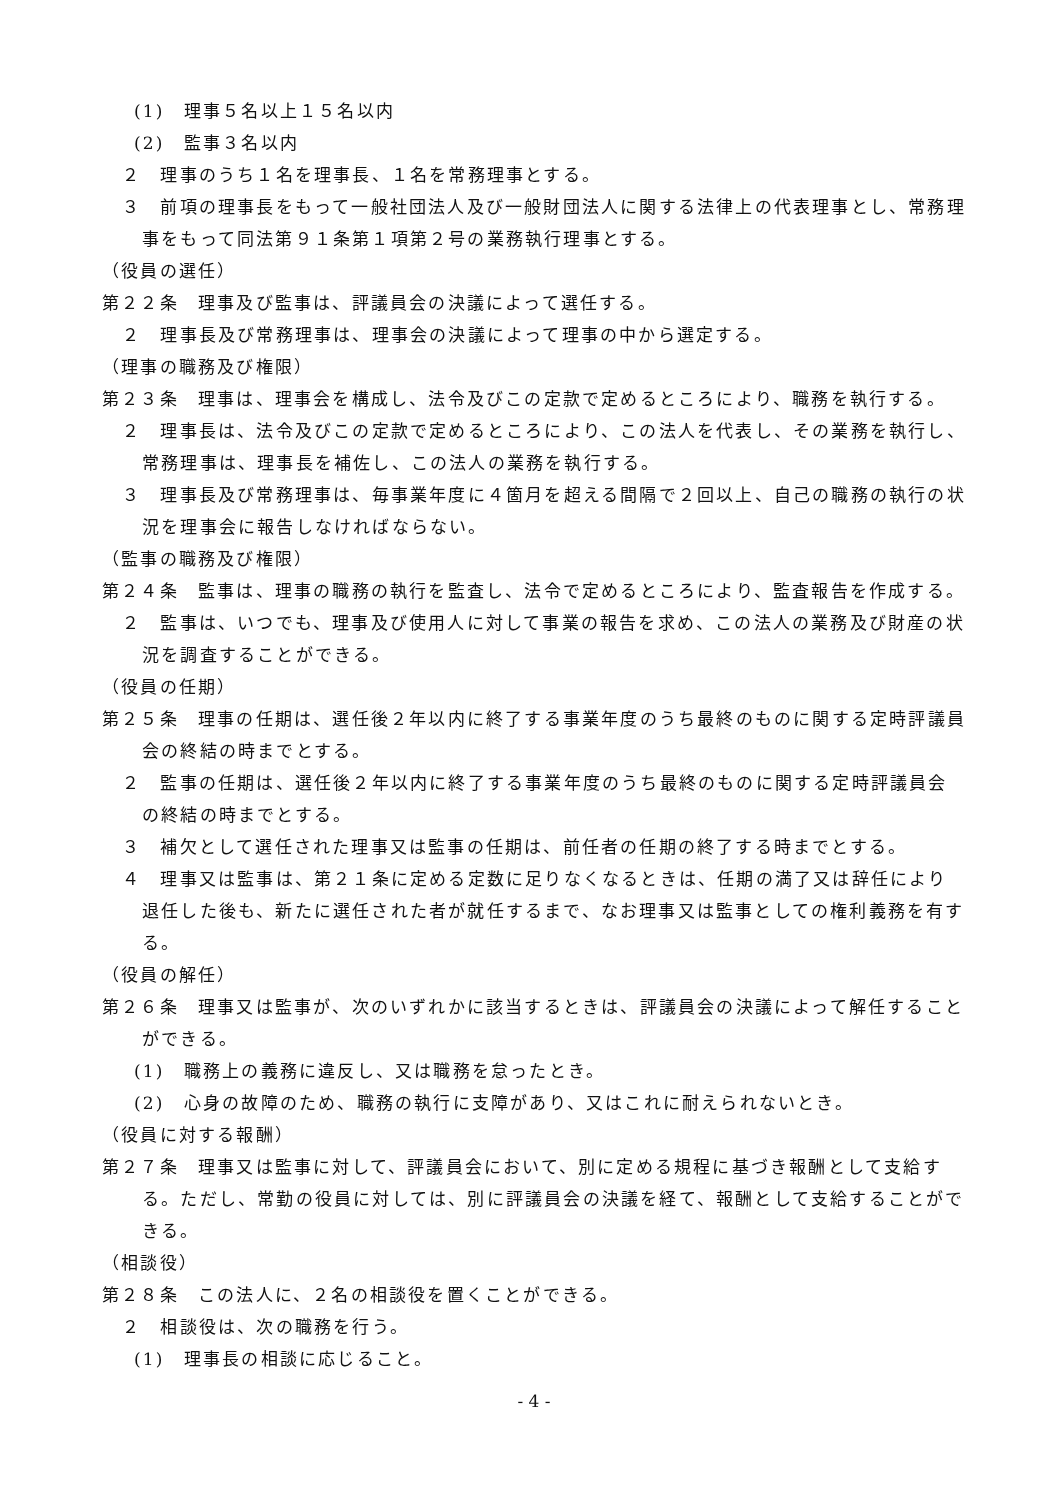(1)　理事５名以上１５名以内
(2)　監事３名以内
２　理事のうち１名を理事長、１名を常務理事とする。
３　前項の理事長をもって一般社団法人及び一般財団法人に関する法律上の代表理事とし、常務理事をもって同法第９１条第１項第２号の業務執行理事とする。
（役員の選任）
第２２条　理事及び監事は、評議員会の決議によって選任する。
２　理事長及び常務理事は、理事会の決議によって理事の中から選定する。
（理事の職務及び権限）
第２３条　理事は、理事会を構成し、法令及びこの定款で定めるところにより、職務を執行する。
２　理事長は、法令及びこの定款で定めるところにより、この法人を代表し、その業務を執行し、常務理事は、理事長を補佐し、この法人の業務を執行する。
３　理事長及び常務理事は、毎事業年度に４箇月を超える間隔で２回以上、自己の職務の執行の状況を理事会に報告しなければならない。
（監事の職務及び権限）
第２４条　監事は、理事の職務の執行を監査し、法令で定めるところにより、監査報告を作成する。
２　監事は、いつでも、理事及び使用人に対して事業の報告を求め、この法人の業務及び財産の状況を調査することができる。
（役員の任期）
第２５条　理事の任期は、選任後２年以内に終了する事業年度のうち最終のものに関する定時評議員会の終結の時までとする。
２　監事の任期は、選任後２年以内に終了する事業年度のうち最終のものに関する定時評議員会の終結の時までとする。
３　補欠として選任された理事又は監事の任期は、前任者の任期の終了する時までとする。
４　理事又は監事は、第２１条に定める定数に足りなくなるときは、任期の満了又は辞任により退任した後も、新たに選任された者が就任するまで、なお理事又は監事としての権利義務を有する。
（役員の解任）
第２６条　理事又は監事が、次のいずれかに該当するときは、評議員会の決議によって解任することができる。
(1)　職務上の義務に違反し、又は職務を怠ったとき。
(2)　心身の故障のため、職務の執行に支障があり、又はこれに耐えられないとき。
（役員に対する報酬）
第２７条　理事又は監事に対して、評議員会において、別に定める規程に基づき報酬として支給する。ただし、常勤の役員に対しては、別に評議員会の決議を経て、報酬として支給することができる。
（相談役）
第２８条　この法人に、２名の相談役を置くことができる。
２　相談役は、次の職務を行う。
(1)　理事長の相談に応じること。
- 4 -